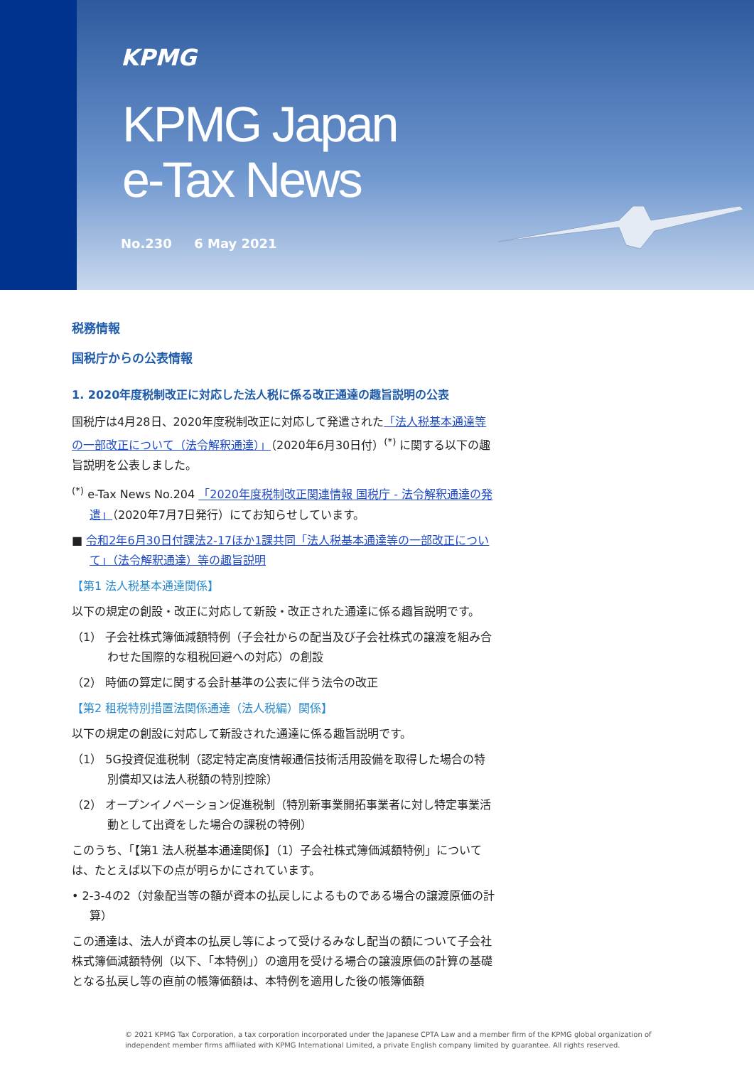KPMG
KPMG Japan
e-Tax News
No.230 6 May 2021
税務情報
国税庁からの公表情報
1. 2020年度税制改正に対応した法人税に係る改正通達の趣旨説明の公表
国税庁は4月28日、2020年度税制改正に対応して発遣された「法人税基本通達等の一部改正について（法令解釈通達）」（2020年6月30日付）<sup>(*)</sup> に関する以下の趣旨説明を公表しました。
<sup>(*)</sup> e-Tax News No.204 「2020年度税制改正関連情報 国税庁 - 法令解釈通達の発遣」（2020年7月7日発行）にてお知らせしています。
■ 令和2年6月30日付課法2-17ほか1課共同「法人税基本通達等の一部改正について」（法令解釈通達）等の趣旨説明
【第1 法人税基本通達関係】
以下の規定の創設・改正に対応して新設・改正された通達に係る趣旨説明です。
（1） 子会社株式簿価減額特例（子会社からの配当及び子会社株式の譲渡を組み合わせた国際的な租税回避への対応）の創設
（2） 時価の算定に関する会計基準の公表に伴う法令の改正
【第2 租税特別措置法関係通達（法人税編）関係】
以下の規定の創設に対応して新設された通達に係る趣旨説明です。
（1） 5G投資促進税制（認定特定高度情報通信技術活用設備を取得した場合の特別償却又は法人税額の特別控除）
（2） オープンイノベーション促進税制（特別新事業開拓事業者に対し特定事業活動として出資をした場合の課税の特例）
このうち、「【第1 法人税基本通達関係】（1）子会社株式簿価減額特例」については、たとえば以下の点が明らかにされています。
• 2-3-4の2（対象配当等の額が資本の払戻しによるものである場合の譲渡原価の計算）
この通達は、法人が資本の払戻し等によって受けるみなし配当の額について子会社株式簿価減額特例（以下、「本特例」）の適用を受ける場合の譲渡原価の計算の基礎となる払戻し等の直前の帳簿価額は、本特例を適用した後の帳簿価額
© 2021 KPMG Tax Corporation, a tax corporation incorporated under the Japanese CPTA Law and a member firm of the KPMG global organization of independent member firms affiliated with KPMG International Limited, a private English company limited by guarantee. All rights reserved.